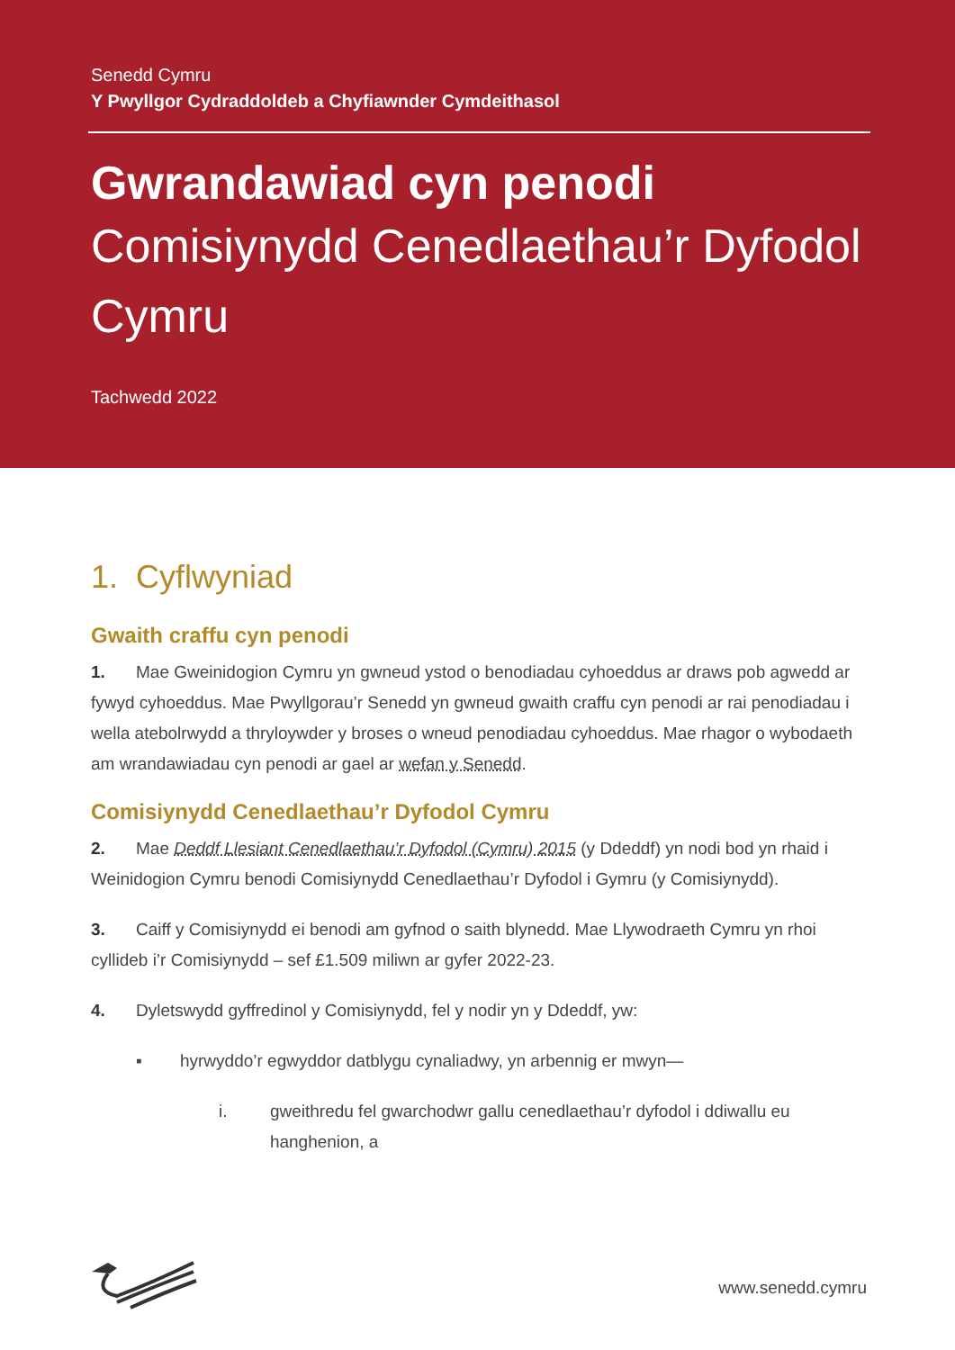Senedd Cymru
Y Pwyllgor Cydraddoldeb a Chyfiawnder Cymdeithasol
Gwrandawiad cyn penodi
Comisiynydd Cenedlaethau’r Dyfodol Cymru
Tachwedd 2022
1. Cyflwyniad
Gwaith craffu cyn penodi
1. Mae Gweinidogion Cymru yn gwneud ystod o benodiadau cyhoeddus ar draws pob agwedd ar fywyd cyhoeddus. Mae Pwyllgorau’r Senedd yn gwneud gwaith craffu cyn penodi ar rai penodiadau i wella atebolrwydd a thryloywder y broses o wneud penodiadau cyhoeddus. Mae rhagor o wybodaeth am wrandawiadau cyn penodi ar gael ar wefan y Senedd.
Comisiynydd Cenedlaethau’r Dyfodol Cymru
2. Mae Deddf Llesiant Cenedlaethau’r Dyfodol (Cymru) 2015 (y Ddeddf) yn nodi bod yn rhaid i Weinidogion Cymru benodi Comisiynydd Cenedlaethau’r Dyfodol i Gymru (y Comisiynydd).
3. Caiff y Comisiynydd ei benodi am gyfnod o saith blynedd. Mae Llywodraeth Cymru yn rhoi cyllideb i’r Comisiynydd – sef £1.509 miliwn ar gyfer 2022-23.
4. Dyletswydd gyffredinol y Comisiynydd, fel y nodir yn y Ddeddf, yw:
▪ hyrwyddo’r egwyddor datblygu cynaliadwy, yn arbennig er mwyn—
i. gweithredu fel gwarchodwr gallu cenedlaethau’r dyfodol i ddiwallu eu hanghenion, a
www.senedd.cymru